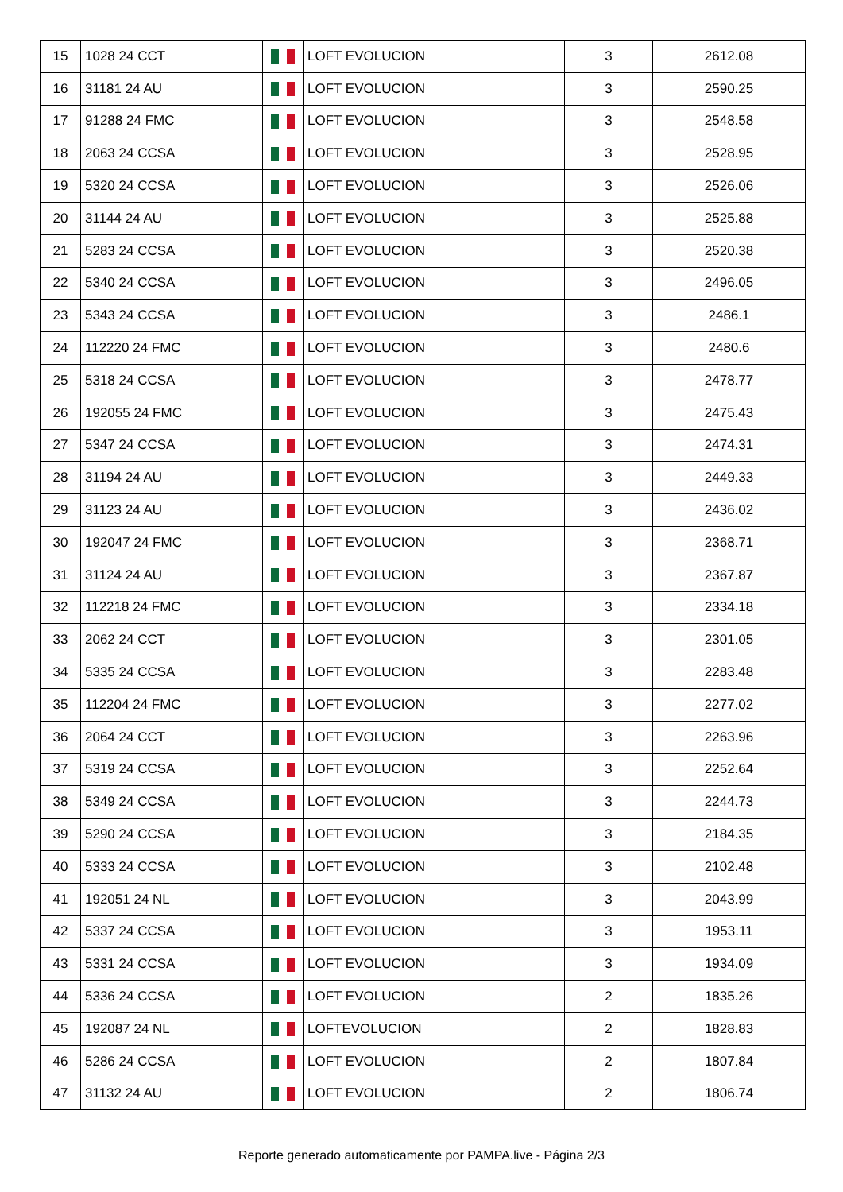| 15 | 1028 24 CCT | | LOFT EVOLUCION | 3 | 2612.08 |
| 16 | 31181 24 AU | | LOFT EVOLUCION | 3 | 2590.25 |
| 17 | 91288 24 FMC | | LOFT EVOLUCION | 3 | 2548.58 |
| 18 | 2063 24 CCSA | | LOFT EVOLUCION | 3 | 2528.95 |
| 19 | 5320 24 CCSA | | LOFT EVOLUCION | 3 | 2526.06 |
| 20 | 31144 24 AU | | LOFT EVOLUCION | 3 | 2525.88 |
| 21 | 5283 24 CCSA | | LOFT EVOLUCION | 3 | 2520.38 |
| 22 | 5340 24 CCSA | | LOFT EVOLUCION | 3 | 2496.05 |
| 23 | 5343 24 CCSA | | LOFT EVOLUCION | 3 | 2486.1 |
| 24 | 112220 24 FMC | | LOFT EVOLUCION | 3 | 2480.6 |
| 25 | 5318 24 CCSA | | LOFT EVOLUCION | 3 | 2478.77 |
| 26 | 192055 24 FMC | | LOFT EVOLUCION | 3 | 2475.43 |
| 27 | 5347 24 CCSA | | LOFT EVOLUCION | 3 | 2474.31 |
| 28 | 31194 24 AU | | LOFT EVOLUCION | 3 | 2449.33 |
| 29 | 31123 24 AU | | LOFT EVOLUCION | 3 | 2436.02 |
| 30 | 192047 24 FMC | | LOFT EVOLUCION | 3 | 2368.71 |
| 31 | 31124 24 AU | | LOFT EVOLUCION | 3 | 2367.87 |
| 32 | 112218 24 FMC | | LOFT EVOLUCION | 3 | 2334.18 |
| 33 | 2062 24 CCT | | LOFT EVOLUCION | 3 | 2301.05 |
| 34 | 5335 24 CCSA | | LOFT EVOLUCION | 3 | 2283.48 |
| 35 | 112204 24 FMC | | LOFT EVOLUCION | 3 | 2277.02 |
| 36 | 2064 24 CCT | | LOFT EVOLUCION | 3 | 2263.96 |
| 37 | 5319 24 CCSA | | LOFT EVOLUCION | 3 | 2252.64 |
| 38 | 5349 24 CCSA | | LOFT EVOLUCION | 3 | 2244.73 |
| 39 | 5290 24 CCSA | | LOFT EVOLUCION | 3 | 2184.35 |
| 40 | 5333 24 CCSA | | LOFT EVOLUCION | 3 | 2102.48 |
| 41 | 192051 24 NL | | LOFT EVOLUCION | 3 | 2043.99 |
| 42 | 5337 24 CCSA | | LOFT EVOLUCION | 3 | 1953.11 |
| 43 | 5331 24 CCSA | | LOFT EVOLUCION | 3 | 1934.09 |
| 44 | 5336 24 CCSA | | LOFT EVOLUCION | 2 | 1835.26 |
| 45 | 192087 24 NL | | LOFTEVOLUCION | 2 | 1828.83 |
| 46 | 5286 24 CCSA | | LOFT EVOLUCION | 2 | 1807.84 |
| 47 | 31132 24 AU | | LOFT EVOLUCION | 2 | 1806.74 |
Reporte generado automaticamente por PAMPA.live - Página 2/3